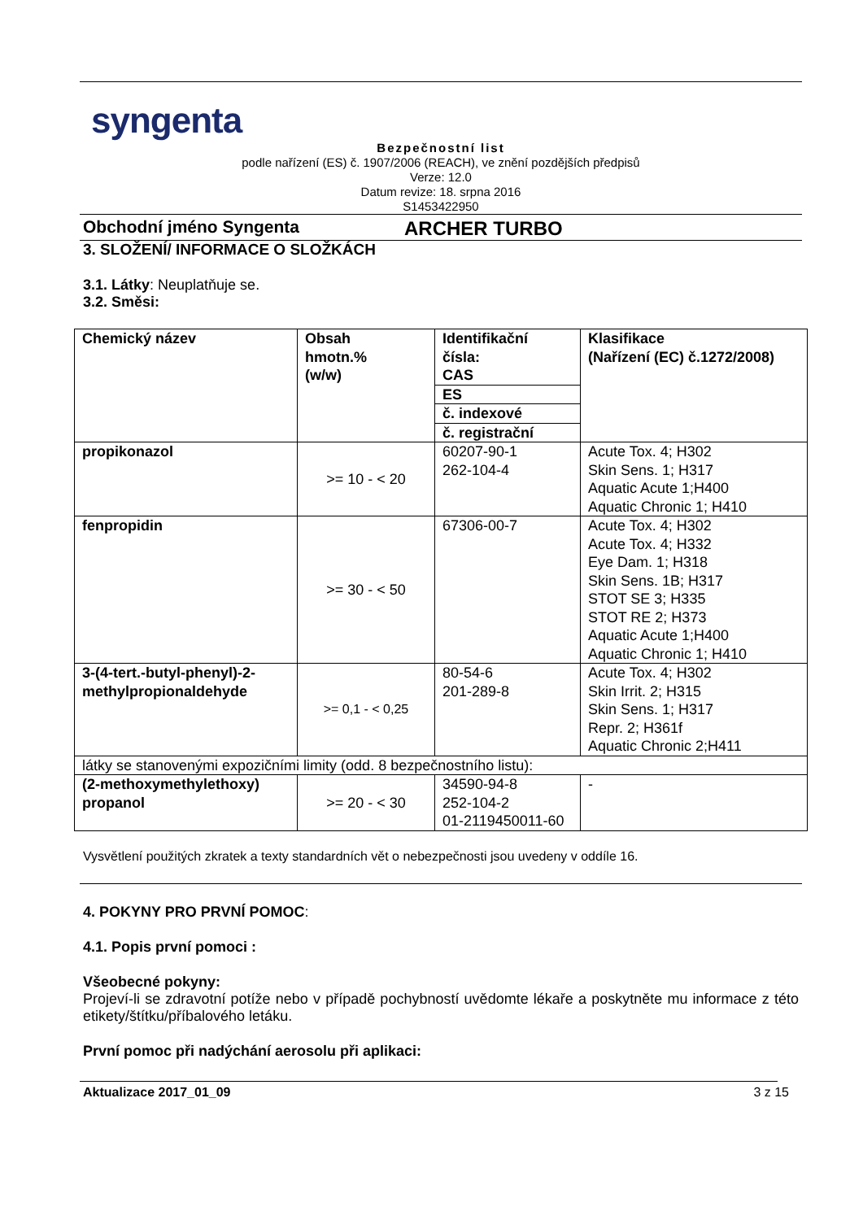syngenta
Bezpečnostní list
podle nařízení (ES) č. 1907/2006 (REACH), ve znění pozdějších předpisů
Verze: 12.0
Datum revize: 18. srpna 2016
S1453422950
Obchodní jméno Syngenta ARCHER TURBO
3. SLOŽENÍ/ INFORMACE O SLOŽKÁCH
3.1. Látky: Neuplatňuje se.
3.2. Směsi:
| Chemický název | Obsah hmotn.% (w/w) | Identifikační čísla: CAS | Klasifikace (Nařízení (EC) č.1272/2008) |
| --- | --- | --- | --- |
| | | ES | |
| | | č. indexové | |
| | | č. registrační | |
| propikonazol | >= 10 - < 20 | 60207-90-1 262-104-4 | Acute Tox. 4; H302 Skin Sens. 1; H317 Aquatic Acute 1;H400 Aquatic Chronic 1; H410 |
| fenpropidin | >= 30 - < 50 | 67306-00-7 | Acute Tox. 4; H302 Acute Tox. 4; H332 Eye Dam. 1; H318 Skin Sens. 1B; H317 STOT SE 3; H335 STOT RE 2; H373 Aquatic Acute 1;H400 Aquatic Chronic 1; H410 |
| 3-(4-tert.-butyl-phenyl)-2-methylpropionaldehyde | >= 0,1 - < 0,25 | 80-54-6 201-289-8 | Acute Tox. 4; H302 Skin Irrit. 2; H315 Skin Sens. 1; H317 Repr. 2; H361f Aquatic Chronic 2;H411 |
| látky se stanovenými expozičními limity (odd. 8 bezpečnostního listu): | | | |
| (2-methoxymethylethoxy) propanol | >= 20 - < 30 | 34590-94-8 252-104-2 01-2119450011-60 | - |
Vysvětlení použitých zkratek a texty standardních vět o nebezpečnosti jsou uvedeny v oddíle 16.
4. POKYNY PRO PRVNÍ POMOC:
4.1. Popis první pomoci :
Všeobecné pokyny:
Projeví-li se zdravotní potíže nebo v případě pochybností uvědomte lékaře a poskytněte mu informace z této etikety/štítku/příbalového letáku.
První pomoc při nadýchání aerosolu při aplikaci:
Aktualizace 2017_01_09 3 z 15